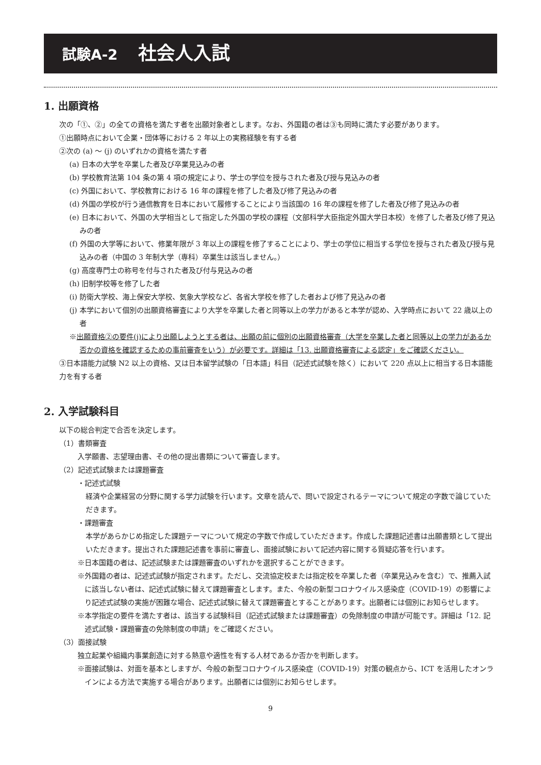試験A-2 社会人入試
1. 出願資格
次の「①、②」の全ての資格を満たす者を出願対象者とします。なお、外国籍の者は③も同時に満たす必要があります。
①出願時点において企業・団体等における 2 年以上の実務経験を有する者
②次の (a) ～ (j) のいずれかの資格を満たす者
(a) 日本の大学を卒業した者及び卒業見込みの者
(b) 学校教育法第 104 条の第 4 項の規定により、学士の学位を授与された者及び授与見込みの者
(c) 外国において、学校教育における 16 年の課程を修了した者及び修了見込みの者
(d) 外国の学校が行う通信教育を日本において履修することにより当該国の 16 年の課程を修了した者及び修了見込みの者
(e) 日本において、外国の大学相当として指定した外国の学校の課程（文部科学大臣指定外国大学日本校）を修了した者及び修了見込みの者
(f) 外国の大学等において、修業年限が 3 年以上の課程を修了することにより、学士の学位に相当する学位を授与された者及び授与見込みの者（中国の 3 年制大学（専科）卒業生は該当しません。）
(g) 高度専門士の称号を付与された者及び付与見込みの者
(h) 旧制学校等を修了した者
(i) 防衛大学校、海上保安大学校、気象大学校など、各省大学校を修了した者および修了見込みの者
(j) 本学において個別の出願資格審査により大学を卒業した者と同等以上の学力があると本学が認め、入学時点において 22 歳以上の者
※出願資格②の要件(j)により出願しようとする者は、出願の前に個別の出願資格審査（大学を卒業した者と同等以上の学力があるか否かの資格を確認するための事前審査をいう）が必要です。詳細は「13. 出願資格審査による認定」をご確認ください。
③日本語能力試験 N2 以上の資格、又は日本留学試験の「日本語」科目（記述式試験を除く）において 220 点以上に相当する日本語能力を有する者
2. 入学試験科目
以下の総合判定で合否を決定します。
（1）書類審査
入学願書、志望理由書、その他の提出書類について審査します。
（2）記述式試験または課題審査
・記述式試験
経済や企業経営の分野に関する学力試験を行います。文章を読んで、問いで設定されるテーマについて規定の字数で論じていただきます。
・課題審査
本学があらかじめ指定した課題テーマについて規定の字数で作成していただきます。作成した課題記述書は出願書類として提出いただきます。提出された課題記述書を事前に審査し、面接試験において記述内容に関する質疑応答を行います。
※日本国籍の者は、記述試験または課題審査のいずれかを選択することができます。
※外国籍の者は、記述式試験が指定されます。ただし、交流協定校または指定校を卒業した者（卒業見込みを含む）で、推薦入試に該当しない者は、記述式試験に替えて課題審査とします。また、今般の新型コロナウイルス感染症（COVID-19）の影響により記述式試験の実施が困難な場合、記述式試験に替えて課題審査とすることがあります。出願者には個別にお知らせします。
※本学指定の要件を満たす者は、該当する試験科目（記述式試験または課題審査）の免除制度の申請が可能です。詳細は「12. 記述式試験・課題審査の免除制度の申請」をご確認ください。
（3）面接試験
独立起業や組織内事業創造に対する熱意や適性を有する人材であるか否かを判断します。
※面接試験は、対面を基本としますが、今般の新型コロナウイルス感染症（COVID-19）対策の観点から、ICT を活用したオンラインによる方法で実施する場合があります。出願者には個別にお知らせします。
9